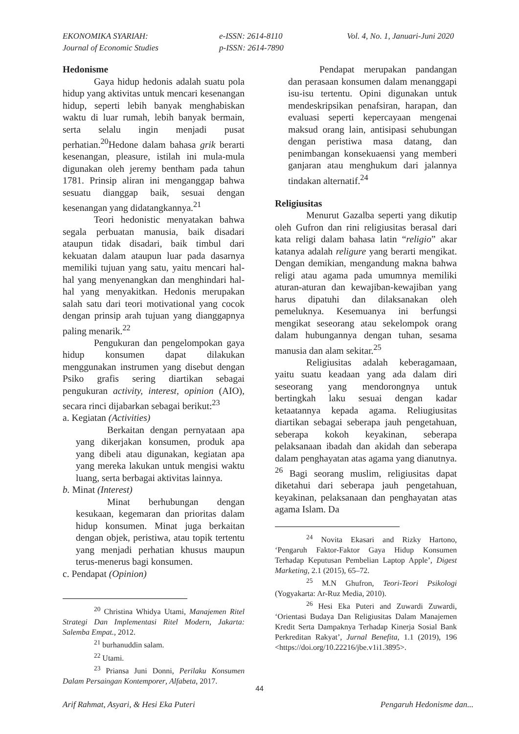EKONOMIKA SYARIAH:
Journal of Economic Studies
e-ISSN: 2614-8110
p-ISSN: 2614-7890
Vol. 4, No. 1, Januari-Juni 2020
Hedonisme
Gaya hidup hedonis adalah suatu pola hidup yang aktivitas untuk mencari kesenangan hidup, seperti lebih banyak menghabiskan waktu di luar rumah, lebih banyak bermain, serta selalu ingin menjadi pusat perhatian.<sup>20</sup>Hedone dalam bahasa grik berarti kesenangan, pleasure, istilah ini mula-mula digunakan oleh jeremy bentham pada tahun 1781. Prinsip aliran ini menganggap bahwa sesuatu dianggap baik, sesuai dengan kesenangan yang didatangkannya.<sup>21</sup>
Teori hedonistic menyatakan bahwa segala perbuatan manusia, baik disadari ataupun tidak disadari, baik timbul dari kekuatan dalam ataupun luar pada dasarnya memiliki tujuan yang satu, yaitu mencari hal-hal yang menyenangkan dan menghindari hal-hal yang menyakitkan. Hedonis merupakan salah satu dari teori motivational yang cocok dengan prinsip arah tujuan yang dianggapnya paling menarik.<sup>22</sup>
Pengukuran dan pengelompokan gaya hidup konsumen dapat dilakukan menggunakan instrumen yang disebut dengan Psiko grafis sering diartikan sebagai pengukuran activity, interest, opinion (AIO), secara rinci dijabarkan sebagai berikut:<sup>23</sup>
a. Kegiatan (Activities)
Berkaitan dengan pernyataan apa yang dikerjakan konsumen, produk apa yang dibeli atau digunakan, kegiatan apa yang mereka lakukan untuk mengisi waktu luang, serta berbagai aktivitas lainnya.
b. Minat (Interest)
Minat berhubungan dengan kesukaan, kegemaran dan prioritas dalam hidup konsumen. Minat juga berkaitan dengan objek, peristiwa, atau topik tertentu yang menjadi perhatian khusus maupun terus-menerus bagi konsumen.
c. Pendapat (Opinion)
<sup>20</sup> Christina Whidya Utami, Manajemen Ritel Strategi Dan Implementasi Ritel Modern, Jakarta: Salemba Empat., 2012.
<sup>21</sup> burhanuddin salam.
<sup>22</sup> Utami.
<sup>23</sup> Priansa Juni Donni, Perilaku Konsumen Dalam Persaingan Kontemporer, Alfabeta, 2017.
Pendapat merupakan pandangan dan perasaan konsumen dalam menanggapi isu-isu tertentu. Opini digunakan untuk mendeskripsikan penafsiran, harapan, dan evaluasi seperti kepercayaan mengenai maksud orang lain, antisipasi sehubungan dengan peristiwa masa datang, dan penimbangan konsekuaensi yang memberi ganjaran atau menghukum dari jalannya tindakan alternatif.<sup>24</sup>
Religiusitas
Menurut Gazalba seperti yang dikutip oleh Gufron dan rini religiusitas berasal dari kata religi dalam bahasa latin “religio” akar katanya adalah religure yang berarti mengikat. Dengan demikian, mengandung makna bahwa religi atau agama pada umumnya memiliki aturan-aturan dan kewajiban-kewajiban yang harus dipatuhi dan dilaksanakan oleh pemeluknya. Kesemuanya ini berfungsi mengikat seseorang atau sekelompok orang dalam hubungannya dengan tuhan, sesama manusia dan alam sekitar.<sup>25</sup>
Religiusitas adalah keberagamaan, yaitu suatu keadaan yang ada dalam diri seseorang yang mendorongnya untuk bertingkah laku sesuai dengan kadar ketaatannya kepada agama. Reliugiusitas diartikan sebagai seberapa jauh pengetahuan, seberapa kokoh keyakinan, seberapa pelaksanaan ibadah dan akidah dan seberapa dalam penghayatan atas agama yang dianutnya. <sup>26</sup> Bagi seorang muslim, religiusitas dapat diketahui dari seberapa jauh pengetahuan, keyakinan, pelaksanaan dan penghayatan atas agama Islam. Da
<sup>24</sup> Novita Ekasari and Rizky Hartono, ‘Pengaruh Faktor-Faktor Gaya Hidup Konsumen Terhadap Keputusan Pembelian Laptop Apple’, Digest Marketing, 2.1 (2015), 65–72.
<sup>25</sup> M.N Ghufron, Teori-Teori Psikologi (Yogyakarta: Ar-Ruz Media, 2010).
<sup>26</sup> Hesi Eka Puteri and Zuwardi Zuwardi, ‘Orientasi Budaya Dan Religiusitas Dalam Manajemen Kredit Serta Dampaknya Terhadap Kinerja Sosial Bank Perkreditan Rakyat’, Jurnal Benefita, 1.1 (2019), 196 <https://doi.org/10.22216/jbe.v1i1.3895>.
44
Arif Rahmat, Asyari, & Hesi Eka Puteri Pengaruh Hedonisme dan...